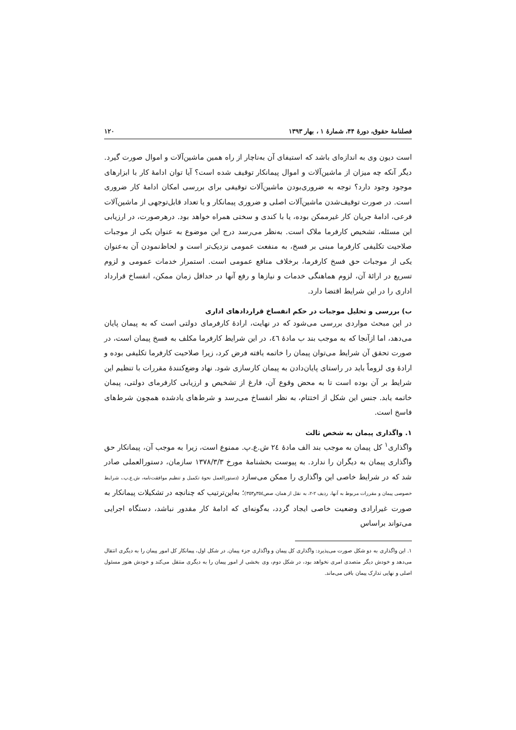فصلنامهٔ حقوق، دورهٔ ۴۴، شمارهٔ ۱ ، بهار ۱۳۹۳ ۱۲۰
است دیون وی به اندازه‌ای باشد که استیفای آن به‌ناچار از راه همین ماشین‌آلات و اموال صورت گیرد. دیگر آنکه چه میزان از ماشین‌آلات و اموال پیمانکار توقیف شده است؟ آیا توان ادامهٔ کار با ابزارهای موجود وجود دارد؟ توجه به ضروری‌بودن ماشین‌آلات توقیفی برای بررسی امکان ادامهٔ کار ضروری است. در صورت توقیف‌شدن ماشین‌آلات اصلی و ضروری پیمانکار و یا تعداد قابل‌توجهی از ماشین‌آلات فرعی، ادامهٔ جریان کار غیرممکن بوده، یا با کندی و سختی همراه خواهد بود. درهرصورت، در ارزیابی این مسئله، تشخیص کارفرما ملاک است. به‌نظر می‌رسد درج این موضوع به عنوان یکی از موجبات صلاحیت تکلیفی کارفرما مبنی بر فسخ، به منفعت عمومی نزدیک‌تر است و لحاظ‌نمودن آن به‌عنوان یکی از موجبات حق فسخ کارفرما، برخلاف منافع عمومی است. استمرار خدمات عمومی و لزوم تسریع در ارائهٔ آن، لزوم هماهنگی خدمات و نیازها و رفع آنها در حداقل زمان ممکن، انفساخ قرارداد اداری را در این شرایط اقتضا دارد.
ب) بررسی و تحلیل موجبات در حکم انفساخ قراردادهای اداری
در این مبحث مواردی بررسی می‌شود که در نهایت، ارادهٔ کارفرمای دولتی است که به پیمان پایان می‌دهد، اما ازآنجا که به موجب بند ب مادهٔ ٤٦، در این شرایط کارفرما مکلف به فسخ پیمان است، در صورت تحقق آن شرایط می‌توان پیمان را خاتمه یافته فرض کرد، زیرا صلاحیت کارفرما تکلیفی بوده و ارادهٔ وی لزوماً باید در راستای پایان‌دادن به پیمان کارسازی شود. نهاد وضع‌کنندهٔ مقررات با تنظیم این شرایط بر آن بوده است تا به محض وقوع آن، فارغ از تشخیص و ارزیابی کارفرمای دولتی، پیمان خاتمه یابد. جنس این شکل از اختتام، به نظر انفساخ می‌رسد و شرط‌های یادشده همچون شرط‌های فاسخ است.
۱. واگذاری پیمان به شخص ثالث
واگذاری<sup>۱</sup> کل پیمان به موجب بند الف مادهٔ ٢٤ ش.ع.پ. ممنوع است، زیرا به موجب آن، پیمانکار حق واگذاری پیمان به دیگران را ندارد. به پیوست بخشنامهٔ مورخ ۱۳۷۸/۳/۳ سازمان، دستورالعملی صادر شد که در شرایط خاصی این واگذاری را ممکن می‌سازد (دستورالعمل نحوهٔ تکمیل و تنظیم موافقت‌نامه، ش.ع.پ.، شرایط خصوصی پیمان و مقررات مربوط به آنها، ردیف ۲-۲، به نقل از همان، صص۳٥٤و۳٥۳)؛ به‌این‌ترتیب که چنانچه در تشکیلات پیمانکار به صورت غیرارادی وضعیت خاصی ایجاد گردد، به‌گونه‌ای که ادامهٔ کار مقدور نباشد، دستگاه اجرایی می‌تواند براساس
۱. این واگذاری به دو شکل صورت می‌پذیرد: واگذاری کل پیمان و واگذاری جزء پیمان. در شکل اول، پیمانکار کل امور پیمان را به دیگری انتقال می‌دهد و خودش دیگر متصدی امری نخواهد بود، در شکل دوم، وی بخشی از امور پیمان را به دیگری منتقل می‌کند و خودش هنوز مسئول اصلی و نهایی تدارک پیمان باقی می‌ماند.